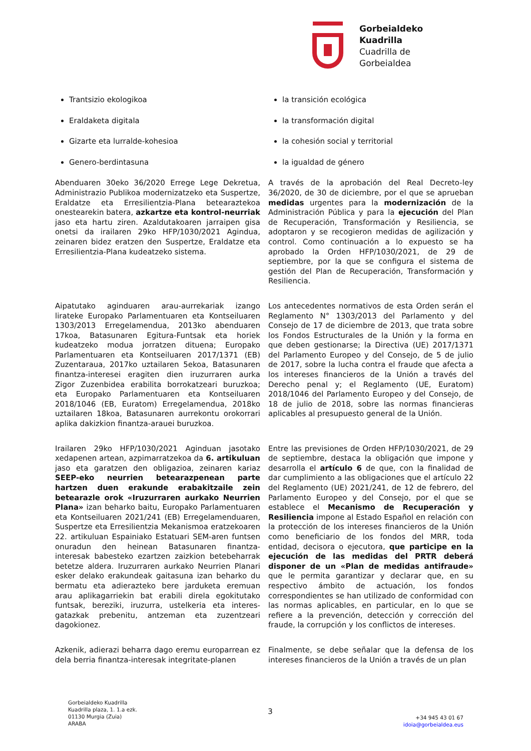Gorbeialdeko
Kuadrilla
Cuadrilla de
Gorbeialdea
Trantsizio ekologikoa
Eraldaketa digitala
Gizarte eta lurralde-kohesioa
Genero-berdintasuna
la transición ecológica
la transformación digital
la cohesión social y territorial
la igualdad de género
Abenduaren 30eko 36/2020 Errege Lege Dekretua, Administrazio Publikoa modernizatzeko eta Suspertze, Eraldatze eta Erresilientzia-Plana betearaztekoa onestearekin batera, azkartze eta kontrol-neurriak jaso eta hartu ziren. Azaldutakoaren jarraipen gisa onetsi da irailaren 29ko HFP/1030/2021 Agindua, zeinaren bidez eratzen den Suspertze, Eraldatze eta Erresilientzia-Plana kudeatzeko sistema.
A través de la aprobación del Real Decreto-ley 36/2020, de 30 de diciembre, por el que se aprueban medidas urgentes para la modernización de la Administración Pública y para la ejecución del Plan de Recuperación, Transformación y Resiliencia, se adoptaron y se recogieron medidas de agilización y control. Como continuación a lo expuesto se ha aprobado la Orden HFP/1030/2021, de 29 de septiembre, por la que se configura el sistema de gestión del Plan de Recuperación, Transformación y Resiliencia.
Aipatutako aginduaren arau-aurrekariak izango lirateke Europako Parlamentuaren eta Kontseiluaren 1303/2013 Erregelamendua, 2013ko abenduaren 17koa, Batasunaren Egitura-Funtsak eta horiek kudeatzeko modua jorratzen dituena; Europako Parlamentuaren eta Kontseiluaren 2017/1371 (EB) Zuzentaraua, 2017ko uztailaren 5ekoa, Batasunaren finantza-interesei eragiten dien iruzurraren aurka Zigor Zuzenbidea erabilita borrokatzeari buruzkoa; eta Europako Parlamentuaren eta Kontseiluaren 2018/1046 (EB, Euratom) Erregelamendua, 2018ko uztailaren 18koa, Batasunaren aurrekontu orokorrari aplika dakizkion finantza-arauei buruzkoa.
Los antecedentes normativos de esta Orden serán el Reglamento N° 1303/2013 del Parlamento y del Consejo de 17 de diciembre de 2013, que trata sobre los Fondos Estructurales de la Unión y la forma en que deben gestionarse; la Directiva (UE) 2017/1371 del Parlamento Europeo y del Consejo, de 5 de julio de 2017, sobre la lucha contra el fraude que afecta a los intereses financieros de la Unión a través del Derecho penal y; el Reglamento (UE, Euratom) 2018/1046 del Parlamento Europeo y del Consejo, de 18 de julio de 2018, sobre las normas financieras aplicables al presupuesto general de la Unión.
Irailaren 29ko HFP/1030/2021 Aginduan jasotako xedapenen artean, azpimarratzekoa da 6. artikuluan jaso eta garatzen den obligazioa, zeinaren kariaz SEEP-eko neurrien betearazpenean parte hartzen duen erakunde erabakitzaile zein betearazle orok «Iruzurraren aurkako Neurrien Plana» izan beharko baitu, Europako Parlamentuaren eta Kontseiluaren 2021/241 (EB) Erregelamenduaren, Suspertze eta Erresilientzia Mekanismoa eratzekoaren 22. artikuluan Espainiako Estatuari SEM-aren funtsen onuradun den heinean Batasunaren finantza-interesak babesteko ezartzen zaizkion betebeharrak betetze aldera. Iruzurraren aurkako Neurrien Planari esker delako erakundeak gaitasuna izan beharko du bermatu eta adierazteko bere jarduketa eremuan arau aplikagarriekin bat erabili direla egokitutako funtsak, bereziki, iruzurra, ustelkeria eta interes-gatazkak prebenitu, antzeman eta zuzentzeari dagokionez.
Entre las previsiones de Orden HFP/1030/2021, de 29 de septiembre, destaca la obligación que impone y desarrolla el artículo 6 de que, con la finalidad de dar cumplimiento a las obligaciones que el artículo 22 del Reglamento (UE) 2021/241, de 12 de febrero, del Parlamento Europeo y del Consejo, por el que se establece el Mecanismo de Recuperación y Resiliencia impone al Estado Español en relación con la protección de los intereses financieros de la Unión como beneficiario de los fondos del MRR, toda entidad, decisora o ejecutora, que participe en la ejecución de las medidas del PRTR deberá disponer de un «Plan de medidas antifraude» que le permita garantizar y declarar que, en su respectivo ámbito de actuación, los fondos correspondientes se han utilizado de conformidad con las normas aplicables, en particular, en lo que se refiere a la prevención, detección y corrección del fraude, la corrupción y los conflictos de intereses.
Azkenik, adierazi beharra dago eremu europarrean ez dela berria finantza-interesak integritate-planen
Finalmente, se debe señalar que la defensa de los intereses financieros de la Unión a través de un plan
Gorbeialdeko Kuadrilla
Kuadrilla plaza, 1. 1.a ezk.
01130 Murgia (Zuia)
ARABA
3
+34 945 43 01 67
idoia@gorbeialdea.eus